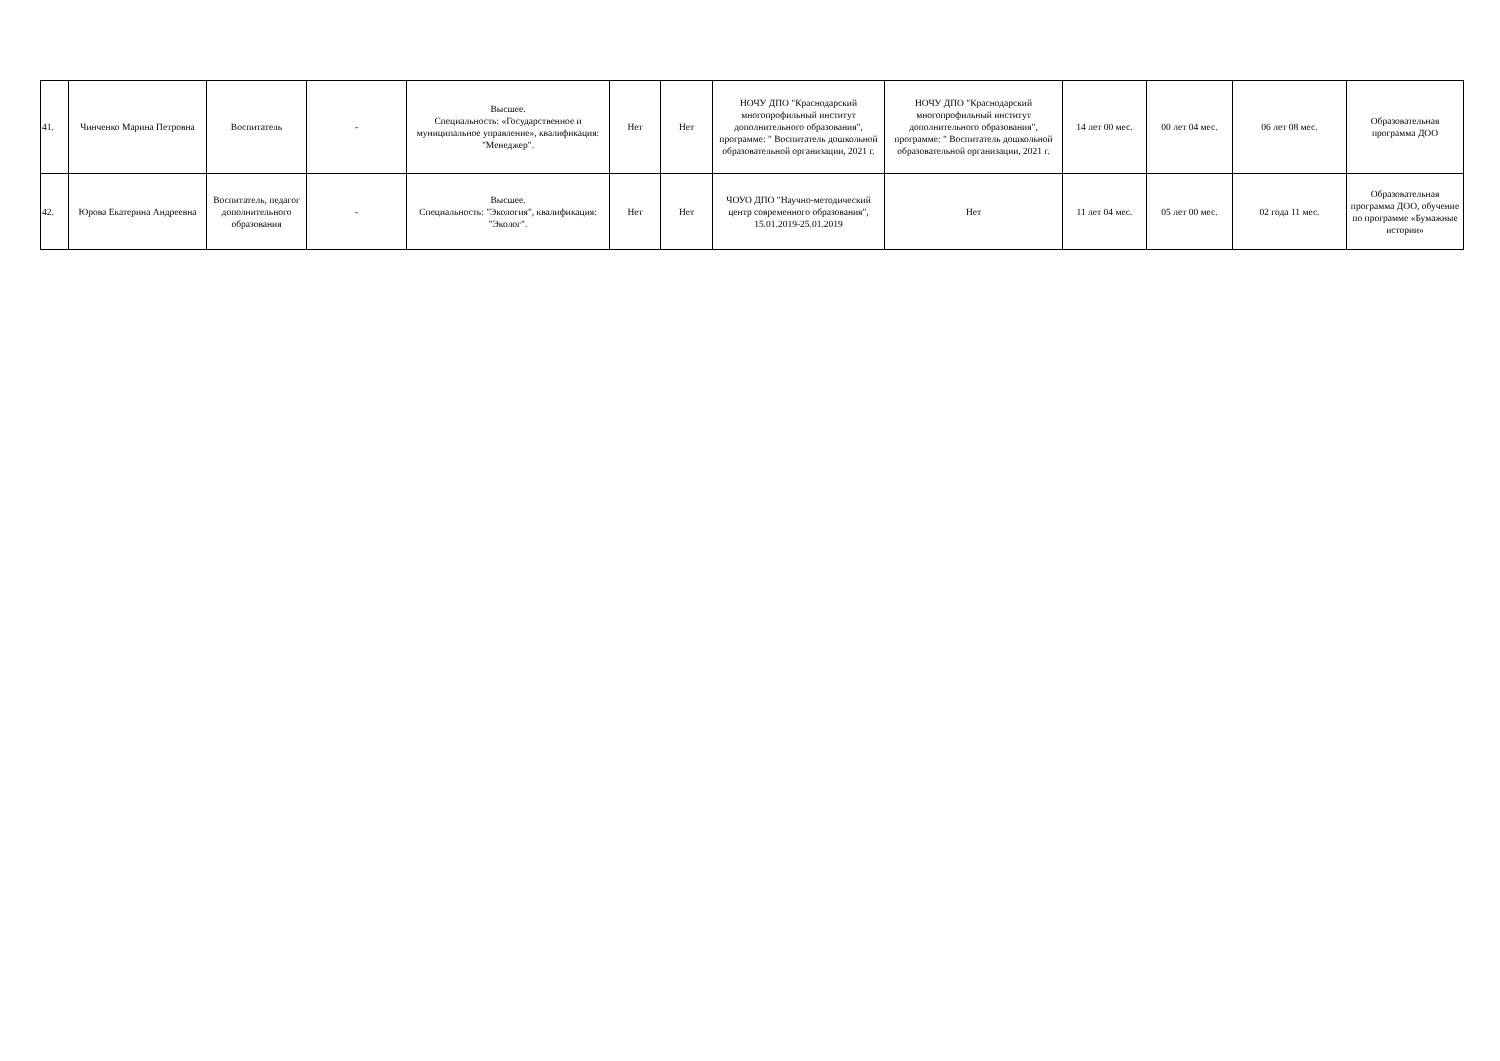| 41. | Чинченко Марина Петровна | Воспитатель | - | Высшее. Специальность: «Государственное и муниципальное управление», квалификация: "Менеджер". | Нет | Нет | НОЧУ ДПО "Краснодарский многопрофильный институт дополнительного образования", программе: " Воспитатель дошкольной образовательной организации, 2021 г. | НОЧУ ДПО "Краснодарский многопрофильный институт дополнительного образования", программе: " Воспитатель дошкольной образовательной организации, 2021 г. | 14 лет 00 мес. | 00 лет 04 мес. | 06 лет 08 мес. | Образовательная программа ДОО |
| 42. | Юрова Екатерина Андреевна | Воспитатель, педагог дополнительного образования | - | Высшее. Специальность: "Экология", квалификация: "Эколог". | Нет | Нет | ЧОУО ДПО "Научно-методический центр современного образования", 15.01.2019-25.01.2019 | Нет | 11 лет 04 мес. | 05 лет 00 мес. | 02 года 11 мес. | Образовательная программа ДОО, обучение по программе «Бумажные истории» |